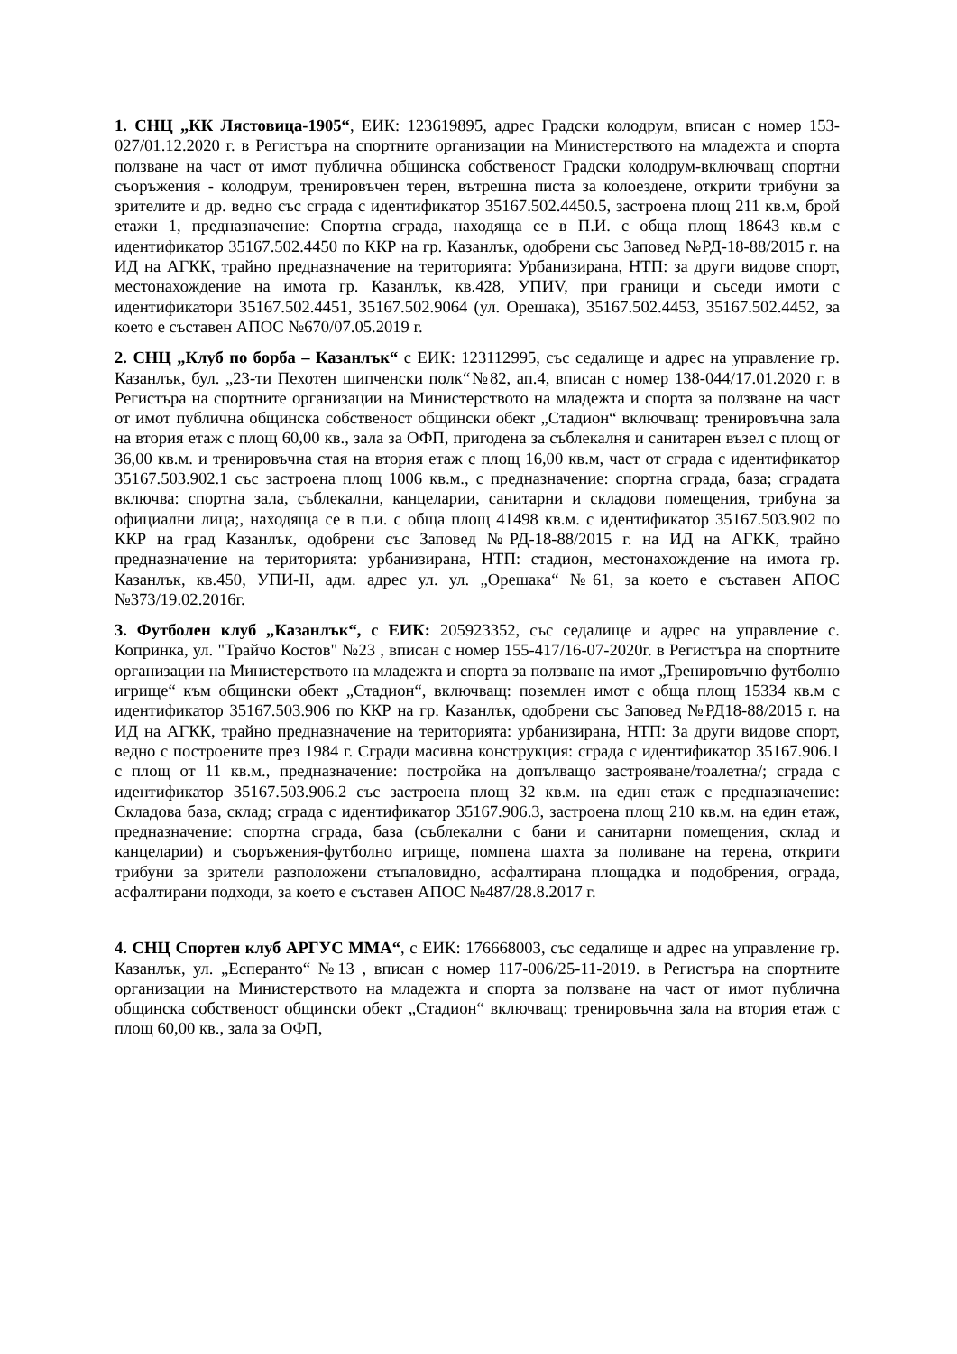1. СНЦ „КК Лястовица-1905“, ЕИК: 123619895, адрес Градски колодрум, вписан с номер 153-027/01.12.2020 г. в Регистъра на спортните организации на Министерството на младежта и спорта ползване на част от имот публична общинска собственост Градски колодрум-включващ спортни съоръжения - колодрум, тренировъчен терен, вътрешна писта за колоездене, открити трибуни за зрителите и др. ведно със сграда с идентификатор 35167.502.4450.5, застроена площ 211 кв.м, брой етажи 1, предназначение: Спортна сграда, находяща се в П.И. с обща площ 18643 кв.м с идентификатор 35167.502.4450 по ККР на гр. Казанлък, одобрени със Заповед №РД-18-88/2015 г. на ИД на АГКК, трайно предназначение на територията: Урбанизирана, НТП: за други видове спорт, местонахождение на имота гр. Казанлък, кв.428, УПИV, при граници и съседи имоти с идентификатори 35167.502.4451, 35167.502.9064 (ул. Орешака), 35167.502.4453, 35167.502.4452, за което е съставен АПОС №670/07.05.2019 г.
2. СНЦ „Клуб по борба – Казанлък“ с ЕИК: 123112995, със седалище и адрес на управление гр. Казанлък, бул. „23-ти Пехотен шипченски полк“№82, ап.4, вписан с номер 138-044/17.01.2020 г. в Регистъра на спортните организации на Министерството на младежта и спорта за ползване на част от имот публична общинска собственост общински обект „Стадион“ включващ: тренировъчна зала на втория етаж с площ 60,00 кв., зала за ОФП, пригодена за съблекалня и санитарен възел с площ от 36,00 кв.м. и тренировъчна стая на втория етаж с площ 16,00 кв.м, част от сграда с идентификатор 35167.503.902.1 със застроена площ 1006 кв.м., с предназначение: спортна сграда, база; сградата включва: спортна зала, съблекални, канцеларии, санитарни и складови помещения, трибуна за официални лица;, находяща се в п.и. с обща площ 41498 кв.м. с идентификатор 35167.503.902 по ККР на град Казанлък, одобрени със Заповед №РД-18-88/2015 г. на ИД на АГКК, трайно предназначение на територията: урбанизирана, НТП: стадион, местонахождение на имота гр. Казанлък, кв.450, УПИ-II, адм. адрес ул. ул. „Орешака“ №61, за което е съставен АПОС №373/19.02.2016г.
3. Футболен клуб „Казанлък“, с ЕИК: 205923352, със седалище и адрес на управление с. Копринка, ул. "Трайчо Костов" №23 , вписан с номер 155-417/16-07-2020г. в Регистъра на спортните организации на Министерството на младежта и спорта за ползване на имот „Тренировъчно футболно игрище“ към общински обект „Стадион“, включващ: поземлен имот с обща площ 15334 кв.м с идентификатор 35167.503.906 по ККР на гр. Казанлък, одобрени със Заповед №РД18-88/2015 г. на ИД на АГКК, трайно предназначение на територията: урбанизирана, НТП: За други видове спорт, ведно с построените през 1984 г. Сгради масивна конструкция: сграда с идентификатор 35167.906.1 с площ от 11 кв.м., предназначение: постройка на допълващо застрояване/тоалетна/; сграда с идентификатор 35167.503.906.2 със застроена площ 32 кв.м. на един етаж с предназначение: Складова база, склад; сграда с идентификатор 35167.906.3, застроена площ 210 кв.м. на един етаж, предназначение: спортна сграда, база (съблекални с бани и санитарни помещения, склад и канцеларии) и съоръжения-футболно игрище, помпена шахта за поливане на терена, открити трибуни за зрители разположени стъпаловидно, асфалтирана площадка и подобрения, ограда, асфалтирани подходи, за което е съставен АПОС №487/28.8.2017 г.
4. СНЦ Спортен клуб АРГУС ММА“, с ЕИК: 176668003, със седалище и адрес на управление гр. Казанлък, ул. „Есперанто“ №13 , вписан с номер 117-006/25-11-2019. в Регистъра на спортните организации на Министерството на младежта и спорта за ползване на част от имот публична общинска собственост общински обект „Стадион“ включващ: тренировъчна зала на втория етаж с площ 60,00 кв., зала за ОФП,